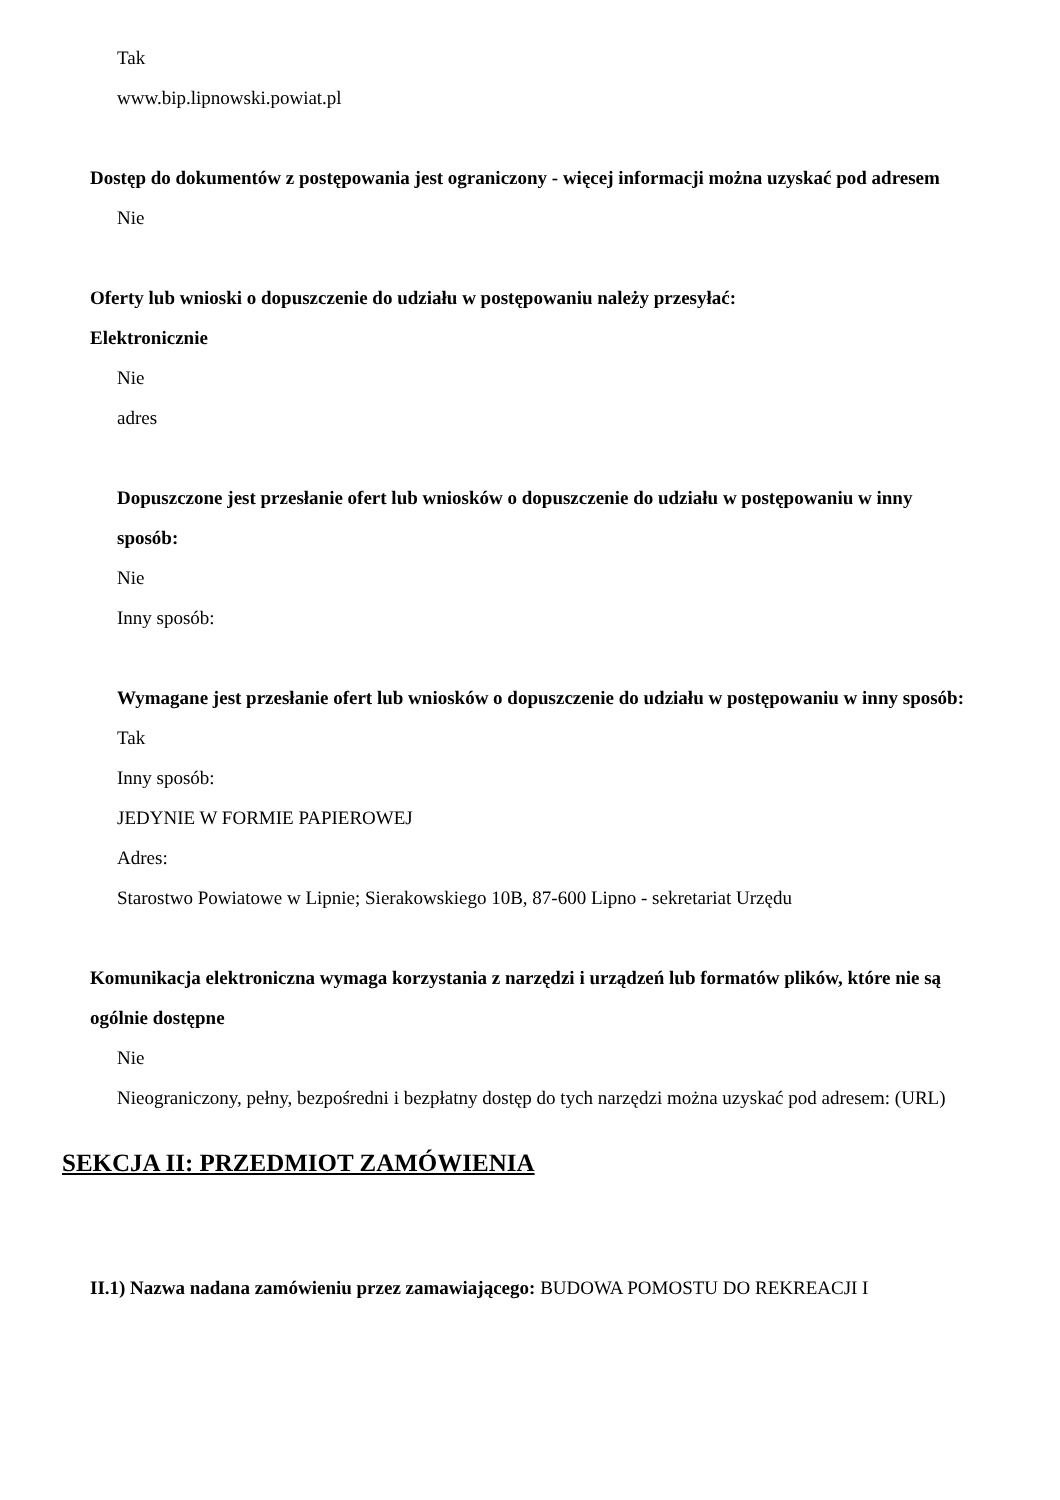Tak
www.bip.lipnowski.powiat.pl
Dostęp do dokumentów z postępowania jest ograniczony - więcej informacji można uzyskać pod adresem
Nie
Oferty lub wnioski o dopuszczenie do udziału w postępowaniu należy przesyłać:
Elektronicznie
Nie
adres
Dopuszczone jest przesłanie ofert lub wniosków o dopuszczenie do udziału w postępowaniu w inny sposób:
Nie
Inny sposób:
Wymagane jest przesłanie ofert lub wniosków o dopuszczenie do udziału w postępowaniu w inny sposób:
Tak
Inny sposób:
JEDYNIE W FORMIE PAPIEROWEJ
Adres:
Starostwo Powiatowe w Lipnie; Sierakowskiego 10B, 87-600 Lipno - sekretariat Urzędu
Komunikacja elektroniczna wymaga korzystania z narzędzi i urządzeń lub formatów plików, które nie są ogólnie dostępne
Nie
Nieograniczony, pełny, bezpośredni i bezpłatny dostęp do tych narzędzi można uzyskać pod adresem: (URL)
SEKCJA II: PRZEDMIOT ZAMÓWIENIA
II.1) Nazwa nadana zamówieniu przez zamawiającego: BUDOWA POMOSTU DO REKREACJI I